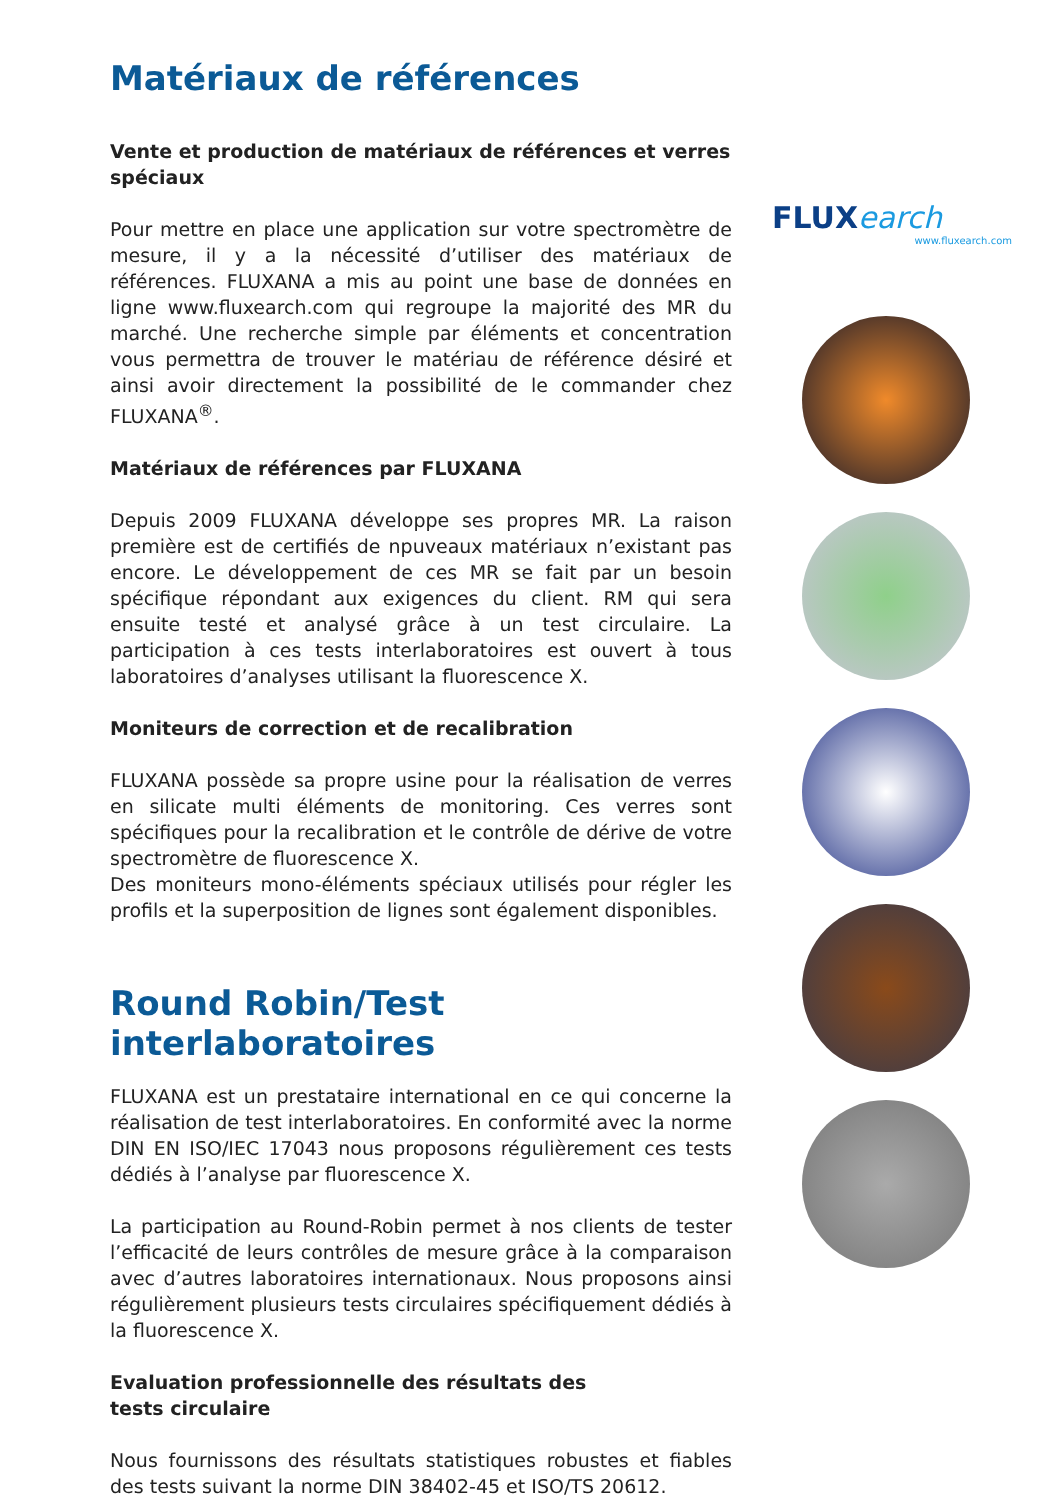Matériaux de références
Vente et production de matériaux de références et verres spéciaux
Pour mettre en place une application sur votre spectromètre de mesure, il y a la nécessité d’utiliser des matériaux de références. FLUXANA a mis au point une base de données en ligne www.fluxearch.com qui regroupe la majorité des MR du marché. Une recherche simple par éléments et concentration vous permettra de trouver le matériau de référence désiré et ainsi avoir directement la possibilité de le commander chez FLUXANA<sup>®</sup>.
Matériaux de références par FLUXANA
Depuis 2009 FLUXANA développe ses propres MR. La raison première est de certifiés de npuveaux matériaux n’existant pas encore. Le développement de ces MR se fait par un besoin spécifique répondant aux exigences du client. RM qui sera ensuite testé et analysé grâce à un test circulaire. La participation à ces tests interlaboratoires est ouvert à tous laboratoires d’analyses utilisant la fluorescence X.
Moniteurs de correction et de recalibration
FLUXANA possède sa propre usine pour la réalisation de verres en silicate multi éléments de monitoring. Ces verres sont spécifiques pour la recalibration et le contrôle de dérive de votre spectromètre de fluorescence X.
Des moniteurs mono-éléments spéciaux utilisés pour régler les profils et la superposition de lignes sont également disponibles.
Round Robin/Test interlaboratoires
FLUXANA est un prestataire international en ce qui concerne la réalisation de test interlaboratoires. En conformité avec la norme DIN EN ISO/IEC 17043 nous proposons régulièrement ces tests dédiés à l’analyse par fluorescence X.
La participation au Round-Robin permet à nos clients de tester l’efficacité de leurs contrôles de mesure grâce à la comparaison avec d’autres laboratoires internationaux. Nous proposons ainsi régulièrement plusieurs tests circulaires spécifiquement dédiés à la fluorescence X.
Evaluation professionnelle des résultats des
tests circulaire
Nous fournissons des résultats statistiques robustes et fiables des tests suivant la norme DIN 38402-45 et ISO/TS 20612.
FLUXearch
www.fluxearch.com